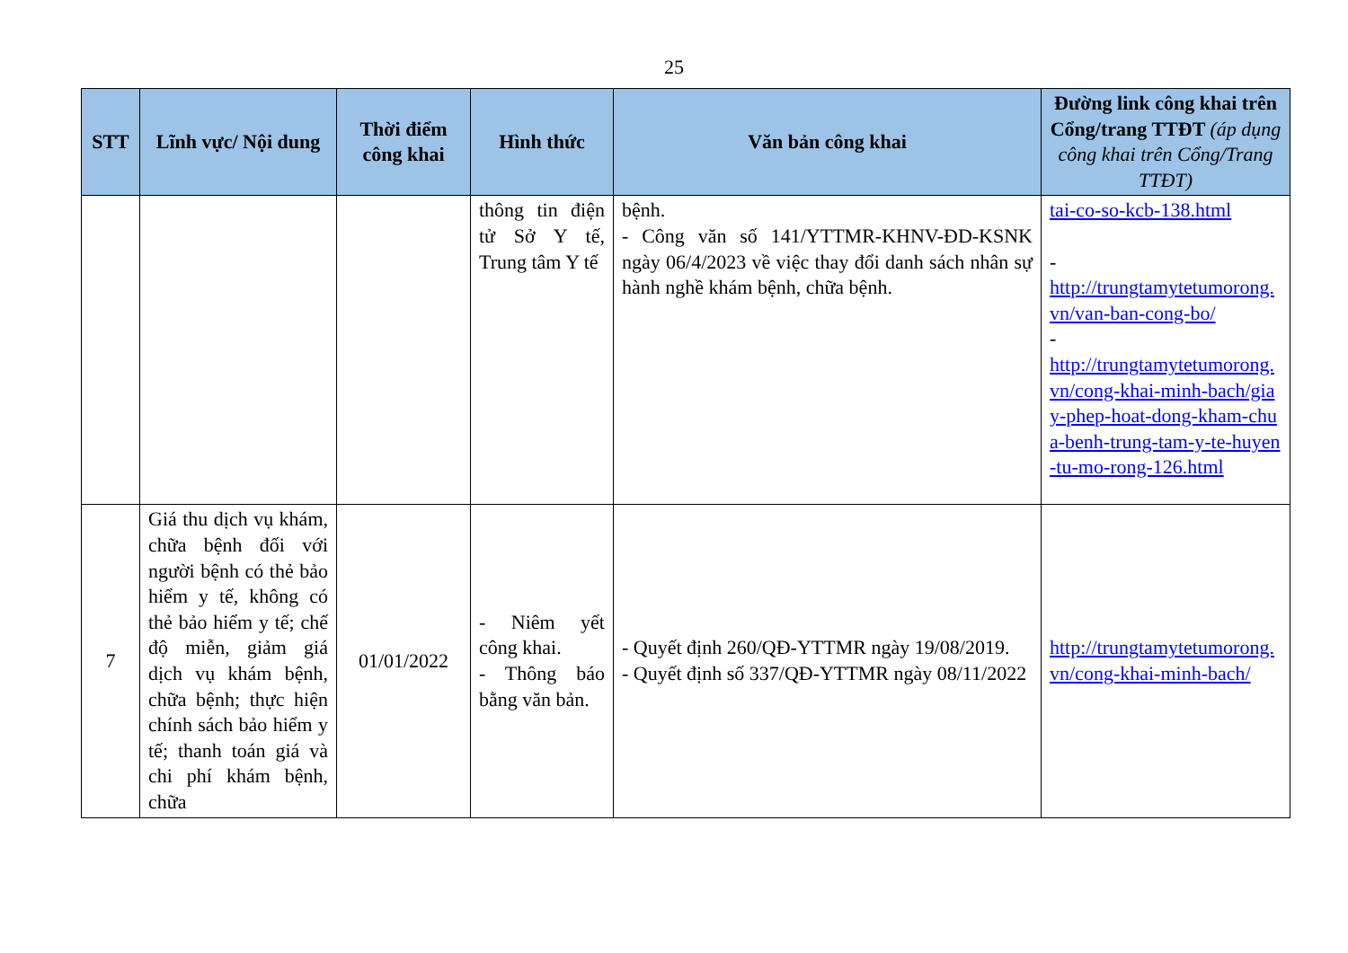25
| STT | Lĩnh vực/ Nội dung | Thời điểm công khai | Hình thức | Văn bản công khai | Đường link công khai trên Cổng/trang TTĐT (áp dụng công khai trên Cổng/Trang TTĐT) |
| --- | --- | --- | --- | --- | --- |
| | | | thông tin điện tử Sở Y tế, Trung tâm Y tế | bệnh. - Công văn số 141/YTTMR-KHNV-ĐD-KSNK ngày 06/4/2023 về việc thay đổi danh sách nhân sự hành nghề khám bệnh, chữa bệnh. | tai-co-so-kcb-138.html - http://trungtamytetumorong.vn/van-ban-cong-bo/ - http://trungtamytetumorong.vn/cong-khai-minh-bach/giay-phep-hoat-dong-kham-chua-benh-trung-tam-y-te-huyen-tu-mo-rong-126.html |
| 7 | Giá thu dịch vụ khám, chữa bệnh đối với người bệnh có thẻ bảo hiểm y tế, không có thẻ bảo hiểm y tế; chế độ miễn, giảm giá dịch vụ khám bệnh, chữa bệnh; thực hiện chính sách bảo hiểm y tế; thanh toán giá và chi phí khám bệnh, chữa | 01/01/2022 | - Niêm yết công khai. - Thông báo bằng văn bản. | - Quyết định 260/QĐ-YTTMR ngày 19/08/2019. - Quyết định số 337/QĐ-YTTMR ngày 08/11/2022 | http://trungtamytetumorong.vn/cong-khai-minh-bach/ |